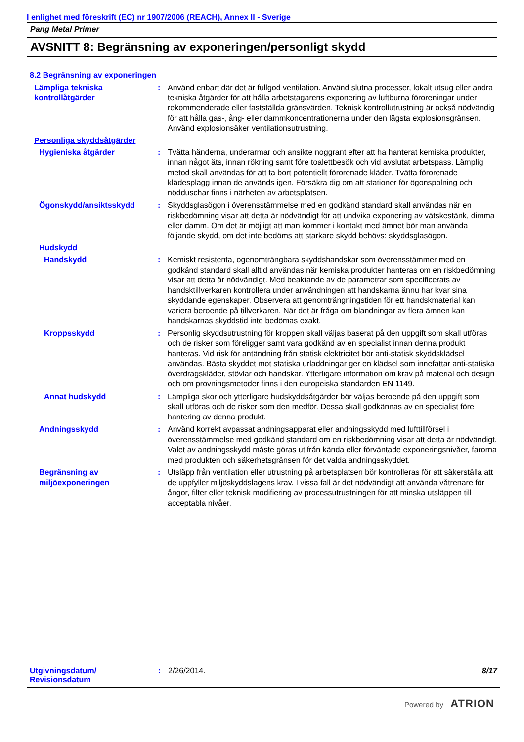I enlighet med föreskrift (EC) nr 1907/2006 (REACH), Annex II - Sverige
Pang Metal Primer
AVSNITT 8: Begränsning av exponeringen/personligt skydd
8.2 Begränsning av exponeringen
Lämpliga tekniska kontrollåtgärder
: Använd enbart där det är fullgod ventilation. Använd slutna processer, lokalt utsug eller andra tekniska åtgärder för att hålla arbetstagarens exponering av luftburna föroreningar under rekommenderade eller fastställda gränsvärden. Teknisk kontrollutrustning är också nödvändig för att hålla gas-, ång- eller dammkoncentrationerna under den lägsta explosionsgränsen. Använd explosionsäker ventilationsutrustning.
Personliga skyddsåtgärder
Hygieniska åtgärder : Tvätta händerna, underarmar och ansikte noggrant efter att ha hanterat kemiska produkter, innan något äts, innan rökning samt före toalettbesök och vid avslutat arbetspass. Lämplig metod skall användas för att ta bort potentiellt förorenade kläder. Tvätta förorenade klädesplagg innan de används igen. Försäkra dig om att stationer för ögonspolning och nödduschar finns i närheten av arbetsplatsen.
Ögonskydd/ansiktsskydd : Skyddsglasögon i överensstämmelse med en godkänd standard skall användas när en riskbedömning visar att detta är nödvändigt för att undvika exponering av vätskestänk, dimma eller damm. Om det är möjligt att man kommer i kontakt med ämnet bör man använda följande skydd, om det inte bedöms att starkare skydd behövs: skyddsglasögon.
Hudskydd
Handskydd : Kemiskt resistenta, ogenomträngbara skyddshandskar som överensstämmer med en godkänd standard skall alltid användas när kemiska produkter hanteras om en riskbedömning visar att detta är nödvändigt. Med beaktande av de parametrar som specificerats av handsktillverkaren kontrollera under användningen att handskarna ännu har kvar sina skyddande egenskaper. Observera att genomträngningstiden för ett handskmaterial kan variera beroende på tillverkaren. När det är fråga om blandningar av flera ämnen kan handskarnas skyddstid inte bedömas exakt.
Kroppsskydd : Personlig skyddsutrustning för kroppen skall väljas baserat på den uppgift som skall utföras och de risker som föreligger samt vara godkänd av en specialist innan denna produkt hanteras. Vid risk för antändning från statisk elektricitet bör anti-statisk skyddsklädsel användas. Bästa skyddet mot statiska urladdningar ger en klädsel som innefattar anti-statiska överdragskläder, stövlar och handskar. Ytterligare information om krav på material och design och om provningsmetoder finns i den europeiska standarden EN 1149.
Annat hudskydd : Lämpliga skor och ytterligare hudskyddsåtgärder bör väljas beroende på den uppgift som skall utföras och de risker som den medför. Dessa skall godkännas av en specialist före hantering av denna produkt.
Andningsskydd : Använd korrekt avpassat andningsapparat eller andningsskydd med lufttillförsel i överensstämmelse med godkänd standard om en riskbedömning visar att detta är nödvändigt. Valet av andningsskydd måste göras utifrån kända eller förväntade exponeringsnivåer, farorna med produkten och säkerhetsgränsen för det valda andningsskyddet.
Begränsning av miljöexponeringen
: Utsläpp från ventilation eller utrustning på arbetsplatsen bör kontrolleras för att säkerställa att de uppfyller miljöskyddslagens krav. I vissa fall är det nödvändigt att använda våtrenare för ångor, filter eller teknisk modifiering av processutrustningen för att minska utsläppen till acceptabla nivåer.
Utgivningsdatum/
Revisionsdatum
: 2/26/2014. 8/17
Powered by ATRION